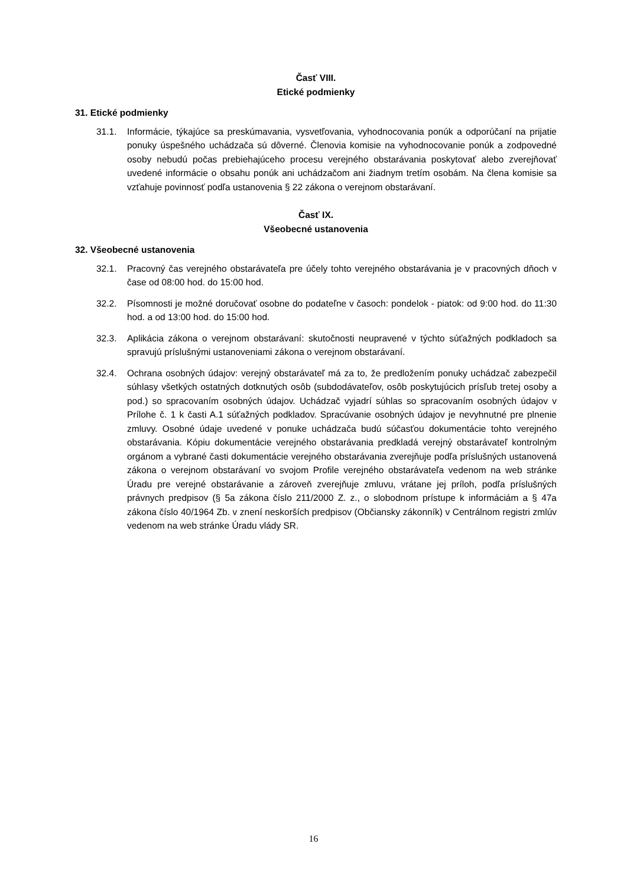Časť VIII.
Etické podmienky
31. Etické podmienky
31.1. Informácie, týkajúce sa preskúmavania, vysvetľovania, vyhodnocovania ponúk a odporúčaní na prijatie ponuky úspešného uchádzača sú dôverné. Členovia komisie na vyhodnocovanie ponúk a zodpovedné osoby nebudú počas prebiehajúceho procesu verejného obstarávania poskytovať alebo zverejňovať uvedené informácie o obsahu ponúk ani uchádzačom ani žiadnym tretím osobám. Na člena komisie sa vzťahuje povinnosť podľa ustanovenia § 22 zákona o verejnom obstarávaní.
Časť IX.
Všeobecné ustanovenia
32. Všeobecné ustanovenia
32.1. Pracovný čas verejného obstarávateľa pre účely tohto verejného obstarávania je v pracovných dňoch v čase od 08:00 hod. do 15:00 hod.
32.2. Písomnosti je možné doručovať osobne do podateľne v časoch: pondelok - piatok: od 9:00 hod. do 11:30 hod. a od 13:00 hod. do 15:00 hod.
32.3. Aplikácia zákona o verejnom obstarávaní: skutočnosti neupravené v týchto súťažných podkladoch sa spravujú príslušnými ustanoveniami zákona o verejnom obstarávaní.
32.4. Ochrana osobných údajov: verejný obstarávateľ má za to, že predložením ponuky uchádzač zabezpečil súhlasy všetkých ostatných dotknutých osôb (subdodávateľov, osôb poskytujúcich prísľub tretej osoby a pod.) so spracovaním osobných údajov. Uchádzač vyjadrí súhlas so spracovaním osobných údajov v Prílohe č. 1 k časti A.1 súťažných podkladov. Spracúvanie osobných údajov je nevyhnutné pre plnenie zmluvy. Osobné údaje uvedené v ponuke uchádzača budú súčasťou dokumentácie tohto verejného obstarávania. Kópiu dokumentácie verejného obstarávania predkladá verejný obstarávateľ kontrolným orgánom a vybrané časti dokumentácie verejného obstarávania zverejňuje podľa príslušných ustanovená zákona o verejnom obstarávaní vo svojom Profile verejného obstarávateľa vedenom na web stránke Úradu pre verejné obstarávanie a zároveň zverejňuje zmluvu, vrátane jej príloh, podľa príslušných právnych predpisov (§ 5a zákona číslo 211/2000 Z. z., o slobodnom prístupe k informáciám a § 47a zákona číslo 40/1964 Zb. v znení neskorších predpisov (Občiansky zákonník) v Centrálnom registri zmlúv vedenom na web stránke Úradu vlády SR.
16